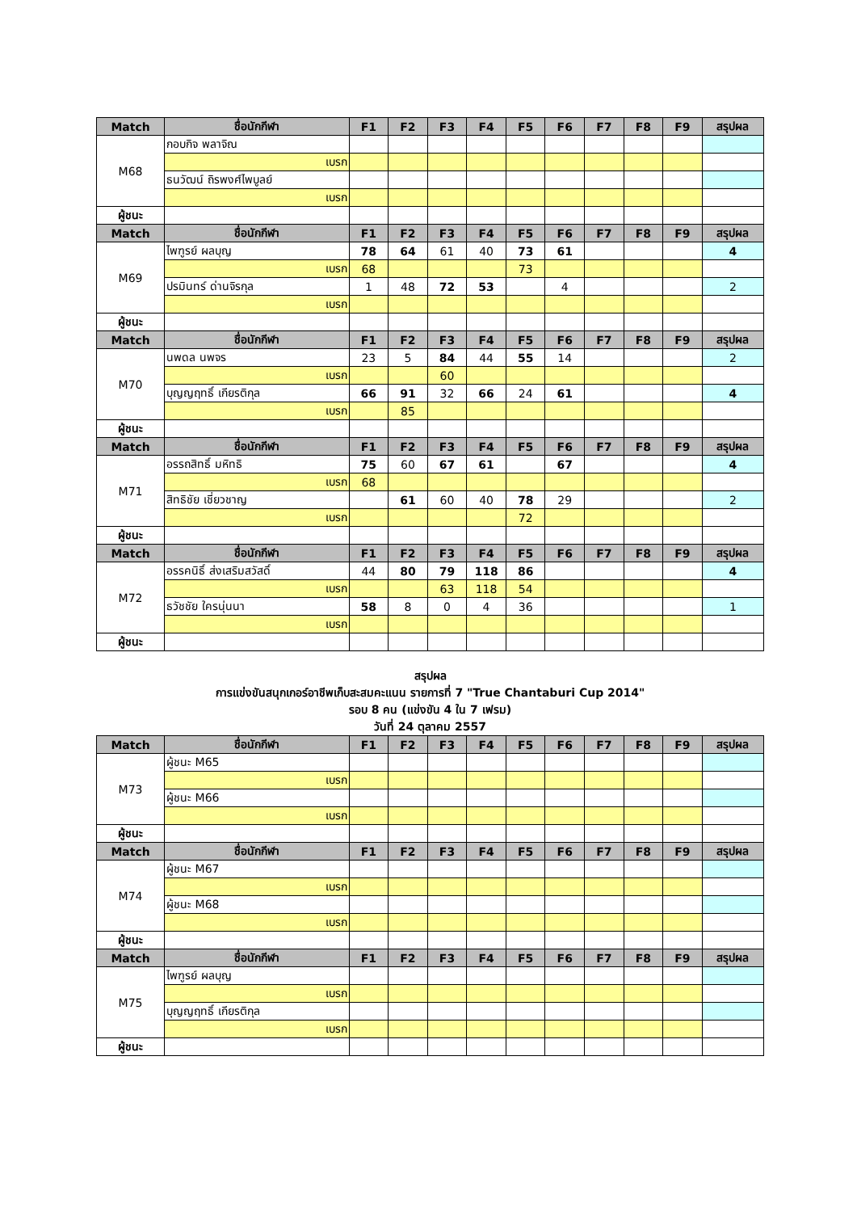| Match | ชื่อนักกีฬา | F1 | F2 | F3 | F4 | F5 | F6 | F7 | F8 | F9 | สรุปผล |
| --- | --- | --- | --- | --- | --- | --- | --- | --- | --- | --- | --- |
| M68 | กอบกิจ พลาจิณ | | | | | | | | | | |
| | เบรก | | | | | | | | | | |
| | ธนวัฒน์ ถิรพงศ์ไพบูลย์ | | | | | | | | | | |
| | เบรก | | | | | | | | | | |
| ผู้ชนะ | | | | | | | | | | | |
| Match | ชื่อนักกีฬา | F1 | F2 | F3 | F4 | F5 | F6 | F7 | F8 | F9 | สรุปผล |
| M69 | ไพฑูรย์ ผลบุญ | 78 | 64 | 61 | 40 | 73 | 61 | | | | 4 |
| | เบรก | 68 | | | | 73 | | | | | |
| | ปรมินทร์ ด่านจิรกุล | 1 | 48 | 72 | 53 | | 4 | | | | 2 |
| | เบรก | | | | | | | | | | |
| ผู้ชนะ | | | | | | | | | | | |
| Match | ชื่อนักกีฬา | F1 | F2 | F3 | F4 | F5 | F6 | F7 | F8 | F9 | สรุปผล |
| M70 | นพดล นพจร | 23 | 5 | 84 | 44 | 55 | 14 | | | | 2 |
| | เบรก | | | 60 | | | | | | | |
| | บุญญฤทธิ์ เกียรติกุล | 66 | 91 | 32 | 66 | 24 | 61 | | | | 4 |
| | เบรก | | 85 | | | | | | | | |
| ผู้ชนะ | | | | | | | | | | | |
| Match | ชื่อนักกีฬา | F1 | F2 | F3 | F4 | F5 | F6 | F7 | F8 | F9 | สรุปผล |
| M71 | อรรถสิทธิ์ มหิทธิ | 75 | 60 | 67 | 61 | | 67 | | | | 4 |
| | เบรก | 68 | | | | | | | | | |
| | สิทธิชัย เชี่ยวชาญ | | 61 | 60 | 40 | 78 | 29 | | | | 2 |
| | เบรก | | | | | 72 | | | | | |
| ผู้ชนะ | | | | | | | | | | | |
| Match | ชื่อนักกีฬา | F1 | F2 | F3 | F4 | F5 | F6 | F7 | F8 | F9 | สรุปผล |
| M72 | อรรคนิธิ์ ส่งเสริมสวัสดิ์ | 44 | 80 | 79 | 118 | 86 | | | | | 4 |
| | เบรก | | | 63 | 118 | 54 | | | | | |
| | ธวัชชัย ใครนุ่นนา | 58 | 8 | 0 | 4 | 36 | | | | | 1 |
| | เบรก | | | | | | | | | | |
| ผู้ชนะ | | | | | | | | | | | |
สรุปผล
การแข่งขันสนุกเกอร์อาชีพเก็บสะสมคะแนน รายการที่ 7 "True Chantaburi Cup 2014"
รอบ 8 คน (แข่งขัน 4 ใน 7 เฟรม)
วันที่ 24 ตุลาคม 2557
| Match | ชื่อนักกีฬา | F1 | F2 | F3 | F4 | F5 | F6 | F7 | F8 | F9 | สรุปผล |
| --- | --- | --- | --- | --- | --- | --- | --- | --- | --- | --- | --- |
| M73 | ผู้ชนะ M65 | | | | | | | | | | |
| | เบรก | | | | | | | | | | |
| | ผู้ชนะ M66 | | | | | | | | | | |
| | เบรก | | | | | | | | | | |
| ผู้ชนะ | | | | | | | | | | | |
| Match | ชื่อนักกีฬา | F1 | F2 | F3 | F4 | F5 | F6 | F7 | F8 | F9 | สรุปผล |
| M74 | ผู้ชนะ M67 | | | | | | | | | | |
| | เบรก | | | | | | | | | | |
| | ผู้ชนะ M68 | | | | | | | | | | |
| | เบรก | | | | | | | | | | |
| ผู้ชนะ | | | | | | | | | | | |
| Match | ชื่อนักกีฬา | F1 | F2 | F3 | F4 | F5 | F6 | F7 | F8 | F9 | สรุปผล |
| M75 | ไพฑูรย์ ผลบุญ | | | | | | | | | | |
| | เบรก | | | | | | | | | | |
| | บุญญฤทธิ์ เกียรติกุล | | | | | | | | | | |
| | เบรก | | | | | | | | | | |
| ผู้ชนะ | | | | | | | | | | | |